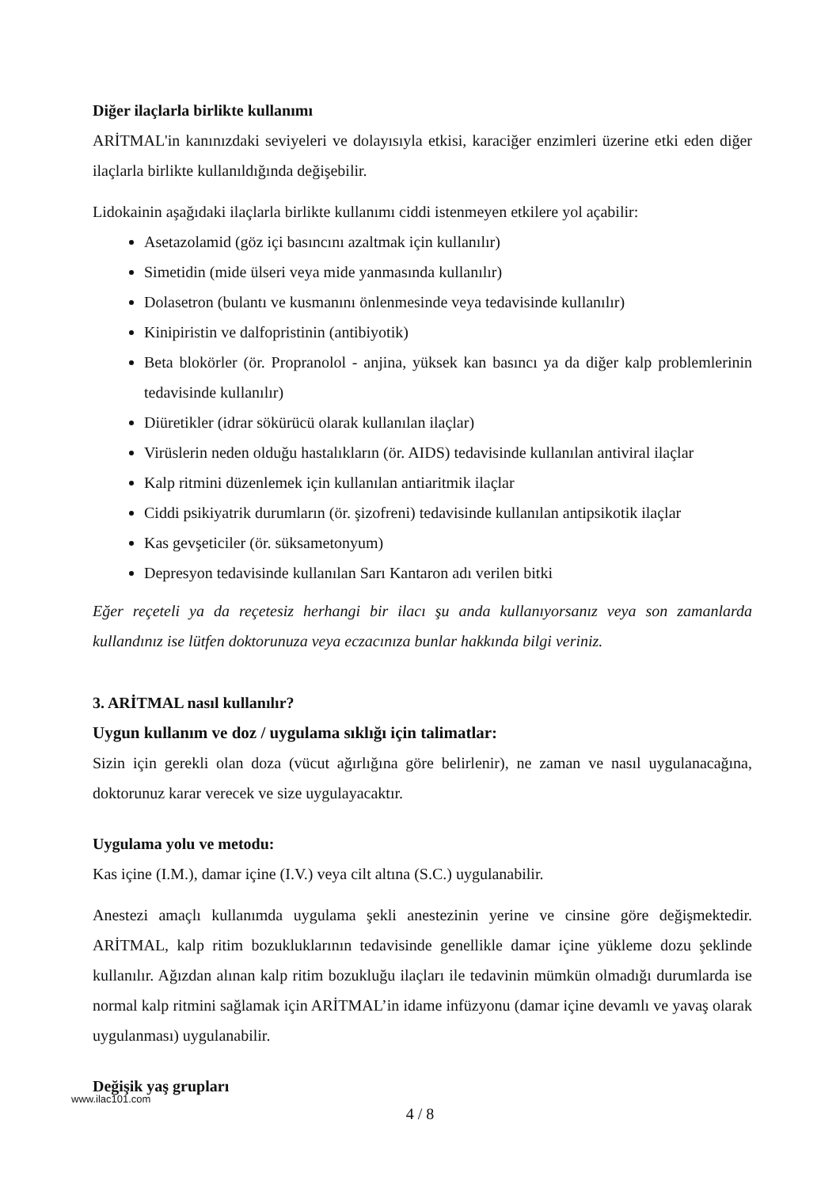Diğer ilaçlarla birlikte kullanımı
ARİTMAL'in kanınızdaki seviyeleri ve dolayısıyla etkisi, karaciğer enzimleri üzerine etki eden diğer ilaçlarla birlikte kullanıldığında değişebilir.
Lidokainin aşağıdaki ilaçlarla birlikte kullanımı ciddi istenmeyen etkilere yol açabilir:
Asetazolamid (göz içi basıncını azaltmak için kullanılır)
Simetidin (mide ülseri veya mide yanmasında kullanılır)
Dolasetron (bulantı ve kusmanını önlenmesinde veya tedavisinde kullanılır)
Kinipiristin ve dalfopristinin (antibiyotik)
Beta blokörler (ör. Propranolol - anjina, yüksek kan basıncı ya da diğer kalp problemlerinin tedavisinde kullanılır)
Diüretikler (idrar sökürücü olarak kullanılan ilaçlar)
Virüslerin neden olduğu hastalıkların (ör. AIDS) tedavisinde kullanılan antiviral ilaçlar
Kalp ritmini düzenlemek için kullanılan antiaritmik ilaçlar
Ciddi psikiyatrik durumların (ör. şizofreni) tedavisinde kullanılan antipsikotik ilaçlar
Kas gevşeticiler (ör. süksametonyum)
Depresyon tedavisinde kullanılan Sarı Kantaron adı verilen bitki
Eğer reçeteli ya da reçetesiz herhangi bir ilacı şu anda kullanıyorsanız veya son zamanlarda kullandınız ise lütfen doktorunuza veya eczacınıza bunlar hakkında bilgi veriniz.
3. ARİTMAL nasıl kullanılır?
Uygun kullanım ve doz / uygulama sıklığı için talimatlar:
Sizin için gerekli olan doza (vücut ağırlığına göre belirlenir), ne zaman ve nasıl uygulanacağına, doktorunuz karar verecek ve size uygulayacaktır.
Uygulama yolu ve metodu:
Kas içine (I.M.), damar içine (I.V.) veya cilt altına (S.C.) uygulanabilir.
Anestezi amaçlı kullanımda uygulama şekli anestezinin yerine ve cinsine göre değişmektedir. ARİTMAL, kalp ritim bozukluklarının tedavisinde genellikle damar içine yükleme dozu şeklinde kullanılır. Ağızdan alınan kalp ritim bozukluğu ilaçları ile tedavinin mümkün olmadığı durumlarda ise normal kalp ritmini sağlamak için ARİTMAL’in idame infüzyonu (damar içine devamlı ve yavaş olarak uygulanması) uygulanabilir.
Değişik yaş grupları
www.ilac101.com
4 / 8